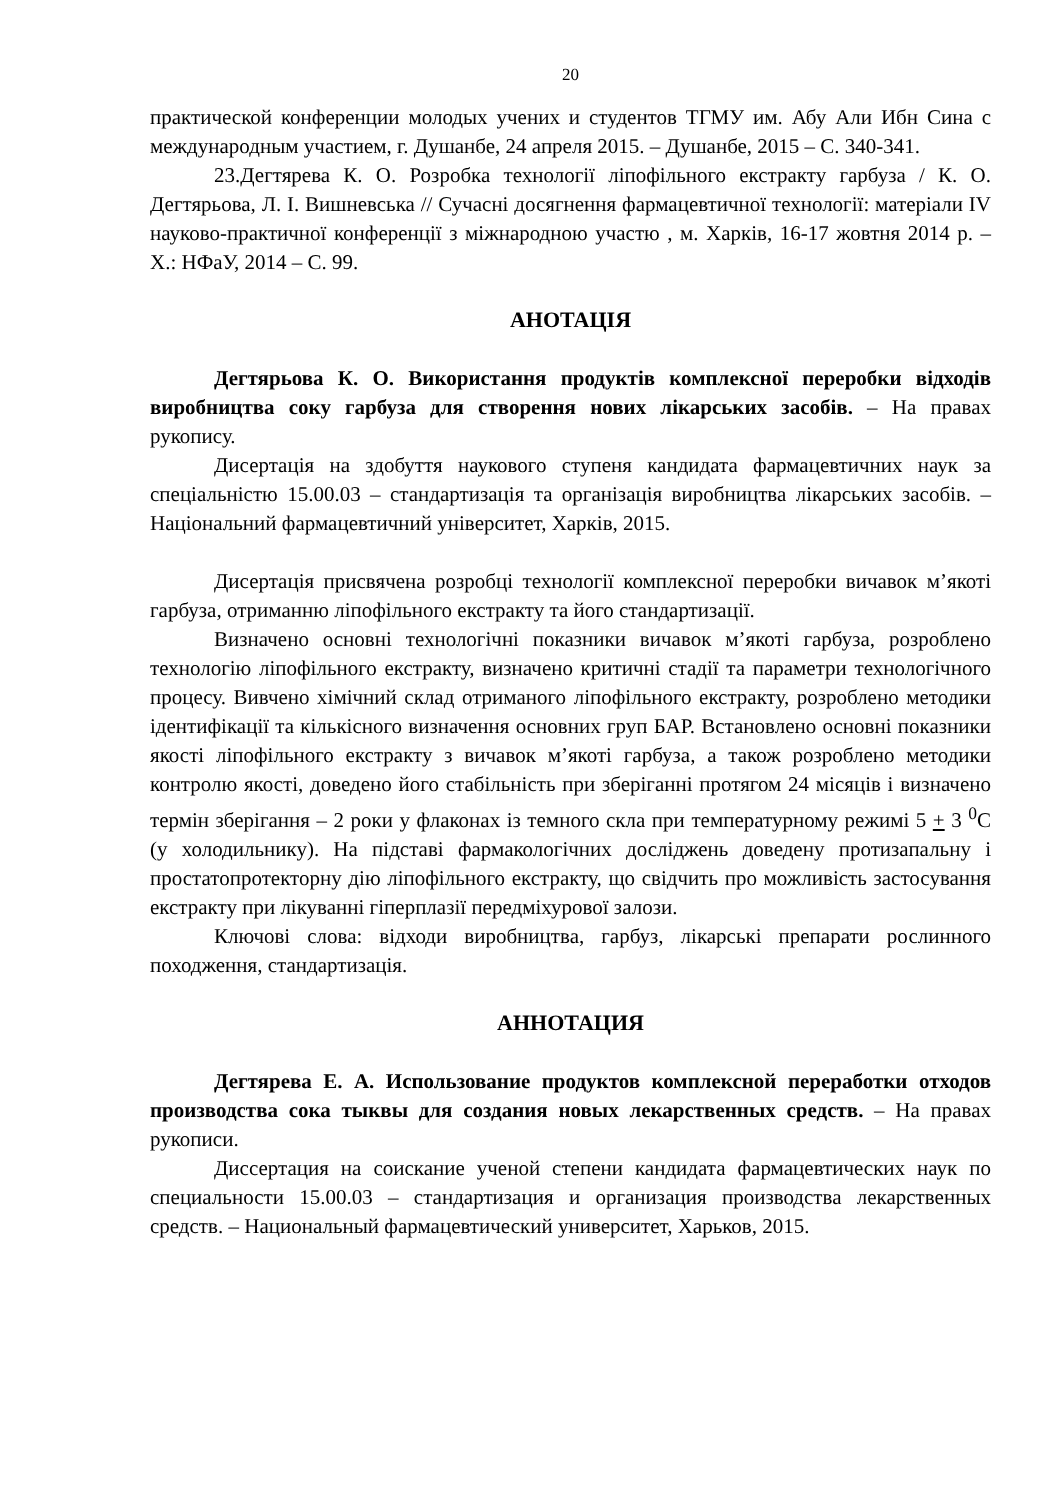20
практической конференции молодых учених и студентов ТГМУ им. Абу Али Ибн Сина с международным участием, г. Душанбе, 24 апреля 2015. – Душанбе, 2015 – С. 340-341.
23.Дегтярева К. О. Розробка технології ліпофільного екстракту гарбуза / К. О. Дегтярьова, Л. І. Вишневська // Сучасні досягнення фармацевтичної технології: матеріали IV науково-практичної конференції з міжнародною участю , м. Харків, 16-17 жовтня 2014 р. – Х.: НФаУ, 2014 – С. 99.
АНОТАЦІЯ
Дегтярьова К. О. Використання продуктів комплексної переробки відходів виробництва соку гарбуза для створення нових лікарських засобів. – На правах рукопису.
Дисертація на здобуття наукового ступеня кандидата фармацевтичних наук за спеціальністю 15.00.03 – стандартизація та організація виробництва лікарських засобів. – Національний фармацевтичний університет, Харків, 2015.
Дисертація присвячена розробці технології комплексної переробки вичавок м’якоті гарбуза, отриманню ліпофільного екстракту та його стандартизації.
Визначено основні технологічні показники вичавок м’якоті гарбуза, розроблено технологію ліпофільного екстракту, визначено критичні стадії та параметри технологічного процесу. Вивчено хімічний склад отриманого ліпофільного екстракту, розроблено методики ідентифікації та кількісного визначення основних груп БАР. Встановлено основні показники якості ліпофільного екстракту з вичавок м’якоті гарбуза, а також розроблено методики контролю якості, доведено його стабільність при зберіганні протягом 24 місяців і визначено термін зберігання – 2 роки у флаконах із темного скла при температурному режимі 5 + 3 <sup>0</sup>С (у холодильнику). На підставі фармакологічних досліджень доведену протизапальну і простатопротекторну дію ліпофільного екстракту, що свідчить про можливість застосування екстракту при лікуванні гіперплазії передміхурової залози.
Ключові слова: відходи виробництва, гарбуз, лікарські препарати рослинного походження, стандартизація.
АННОТАЦИЯ
Дегтярева Е. А. Использование продуктов комплексной переработки отходов производства сока тыквы для создания новых лекарственных средств. – На правах рукописи.
Диссертация на соискание ученой степени кандидата фармацевтических наук по специальности 15.00.03 – стандартизация и организация производства лекарственных средств. – Национальный фармацевтический университет, Харьков, 2015.